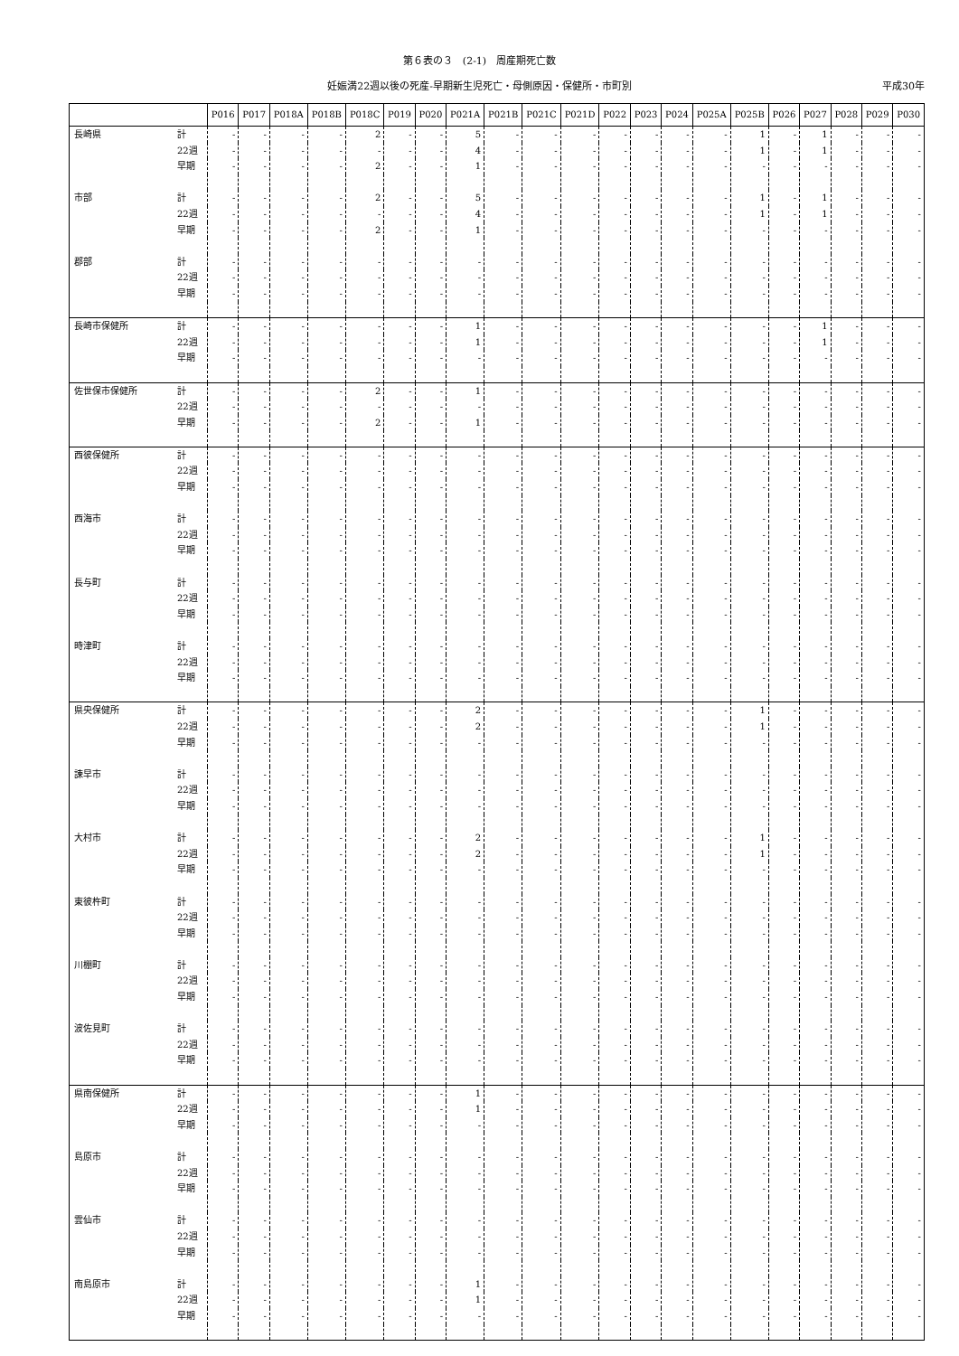第６表の３　(2-1)　周産期死亡数
妊娠満22週以後の死産-早期新生児死亡・母側原因・保健所・市町別 平成30年
| | | P016 | P017 | P018A | P018B | P018C | P019 | P020 | P021A | P021B | P021C | P021D | P022 | P023 | P024 | P025A | P025B | P026 | P027 | P028 | P029 | P030 |
| --- | --- | --- | --- | --- | --- | --- | --- | --- | --- | --- | --- | --- | --- | --- | --- | --- | --- | --- | --- | --- | --- | --- |
| 長崎県 | 計 | - | - | - | - | 2 | - | - | 5 | - | - | - | - | - | - | - | 1 | - | 1 | - | - | - |
| | 22週 | - | - | - | - | - | - | - | 4 | - | - | - | - | - | - | - | 1 | - | 1 | - | - | - |
| | 早期 | - | - | - | - | 2 | - | - | 1 | - | - | - | - | - | - | - | - | - | - | - | - | - |
| 市部 | 計 | - | - | - | - | 2 | - | - | 5 | - | - | - | - | - | - | - | 1 | - | 1 | - | - | - |
| | 22週 | - | - | - | - | - | - | - | 4 | - | - | - | - | - | - | - | 1 | - | 1 | - | - | - |
| | 早期 | - | - | - | - | 2 | - | - | 1 | - | - | - | - | - | - | - | - | - | - | - | - | - |
| 郡部 | 計 | - | - | - | - | - | - | - | - | - | - | - | - | - | - | - | - | - | - | - | - | - |
| | 22週 | - | - | - | - | - | - | - | - | - | - | - | - | - | - | - | - | - | - | - | - | - |
| | 早期 | - | - | - | - | - | - | - | - | - | - | - | - | - | - | - | - | - | - | - | - | - |
| 長崎市保健所 | 計 | - | - | - | - | - | - | - | 1 | - | - | - | - | - | - | - | - | - | 1 | - | - | - |
| | 22週 | - | - | - | - | - | - | - | 1 | - | - | - | - | - | - | - | - | - | 1 | - | - | - |
| | 早期 | - | - | - | - | - | - | - | - | - | - | - | - | - | - | - | - | - | - | - | - | - |
| 佐世保市保健所 | 計 | - | - | - | - | 2 | - | - | 1 | - | - | - | - | - | - | - | - | - | - | - | - | - |
| | 22週 | - | - | - | - | - | - | - | - | - | - | - | - | - | - | - | - | - | - | - | - | - |
| | 早期 | - | - | - | - | 2 | - | - | 1 | - | - | - | - | - | - | - | - | - | - | - | - | - |
| 西彼保健所 | 計 | - | - | - | - | - | - | - | - | - | - | - | - | - | - | - | - | - | - | - | - | - |
| | 22週 | - | - | - | - | - | - | - | - | - | - | - | - | - | - | - | - | - | - | - | - | - |
| | 早期 | - | - | - | - | - | - | - | - | - | - | - | - | - | - | - | - | - | - | - | - | - |
| 西海市 | 計 | - | - | - | - | - | - | - | - | - | - | - | - | - | - | - | - | - | - | - | - | - |
| | 22週 | - | - | - | - | - | - | - | - | - | - | - | - | - | - | - | - | - | - | - | - | - |
| | 早期 | - | - | - | - | - | - | - | - | - | - | - | - | - | - | - | - | - | - | - | - | - |
| 長与町 | 計 | - | - | - | - | - | - | - | - | - | - | - | - | - | - | - | - | - | - | - | - | - |
| | 22週 | - | - | - | - | - | - | - | - | - | - | - | - | - | - | - | - | - | - | - | - | - |
| | 早期 | - | - | - | - | - | - | - | - | - | - | - | - | - | - | - | - | - | - | - | - | - |
| 時津町 | 計 | - | - | - | - | - | - | - | - | - | - | - | - | - | - | - | - | - | - | - | - | - |
| | 22週 | - | - | - | - | - | - | - | - | - | - | - | - | - | - | - | - | - | - | - | - | - |
| | 早期 | - | - | - | - | - | - | - | - | - | - | - | - | - | - | - | - | - | - | - | - | - |
| 県央保健所 | 計 | - | - | - | - | - | - | - | 2 | - | - | - | - | - | - | - | 1 | - | - | - | - | - |
| | 22週 | - | - | - | - | - | - | - | 2 | - | - | - | - | - | - | - | 1 | - | - | - | - | - |
| | 早期 | - | - | - | - | - | - | - | - | - | - | - | - | - | - | - | - | - | - | - | - | - |
| 諫早市 | 計 | - | - | - | - | - | - | - | - | - | - | - | - | - | - | - | - | - | - | - | - | - |
| | 22週 | - | - | - | - | - | - | - | - | - | - | - | - | - | - | - | - | - | - | - | - | - |
| | 早期 | - | - | - | - | - | - | - | - | - | - | - | - | - | - | - | - | - | - | - | - | - |
| 大村市 | 計 | - | - | - | - | - | - | - | 2 | - | - | - | - | - | - | - | 1 | - | - | - | - | - |
| | 22週 | - | - | - | - | - | - | - | 2 | - | - | - | - | - | - | - | 1 | - | - | - | - | - |
| | 早期 | - | - | - | - | - | - | - | - | - | - | - | - | - | - | - | - | - | - | - | - | - |
| 東彼杵町 | 計 | - | - | - | - | - | - | - | - | - | - | - | - | - | - | - | - | - | - | - | - | - |
| | 22週 | - | - | - | - | - | - | - | - | - | - | - | - | - | - | - | - | - | - | - | - | - |
| | 早期 | - | - | - | - | - | - | - | - | - | - | - | - | - | - | - | - | - | - | - | - | - |
| 川棚町 | 計 | - | - | - | - | - | - | - | - | - | - | - | - | - | - | - | - | - | - | - | - | - |
| | 22週 | - | - | - | - | - | - | - | - | - | - | - | - | - | - | - | - | - | - | - | - | - |
| | 早期 | - | - | - | - | - | - | - | - | - | - | - | - | - | - | - | - | - | - | - | - | - |
| 波佐見町 | 計 | - | - | - | - | - | - | - | - | - | - | - | - | - | - | - | - | - | - | - | - | - |
| | 22週 | - | - | - | - | - | - | - | - | - | - | - | - | - | - | - | - | - | - | - | - | - |
| | 早期 | - | - | - | - | - | - | - | - | - | - | - | - | - | - | - | - | - | - | - | - | - |
| 県南保健所 | 計 | - | - | - | - | - | - | - | 1 | - | - | - | - | - | - | - | - | - | - | - | - | - |
| | 22週 | - | - | - | - | - | - | - | 1 | - | - | - | - | - | - | - | - | - | - | - | - | - |
| | 早期 | - | - | - | - | - | - | - | - | - | - | - | - | - | - | - | - | - | - | - | - | - |
| 島原市 | 計 | - | - | - | - | - | - | - | - | - | - | - | - | - | - | - | - | - | - | - | - | - |
| | 22週 | - | - | - | - | - | - | - | - | - | - | - | - | - | - | - | - | - | - | - | - | - |
| | 早期 | - | - | - | - | - | - | - | - | - | - | - | - | - | - | - | - | - | - | - | - | - |
| 雲仙市 | 計 | - | - | - | - | - | - | - | - | - | - | - | - | - | - | - | - | - | - | - | - | - |
| | 22週 | - | - | - | - | - | - | - | - | - | - | - | - | - | - | - | - | - | - | - | - | - |
| | 早期 | - | - | - | - | - | - | - | - | - | - | - | - | - | - | - | - | - | - | - | - | - |
| 南島原市 | 計 | - | - | - | - | - | - | - | 1 | - | - | - | - | - | - | - | - | - | - | - | - | - |
| | 22週 | - | - | - | - | - | - | - | 1 | - | - | - | - | - | - | - | - | - | - | - | - | - |
| | 早期 | - | - | - | - | - | - | - | - | - | - | - | - | - | - | - | - | - | - | - | - | - |